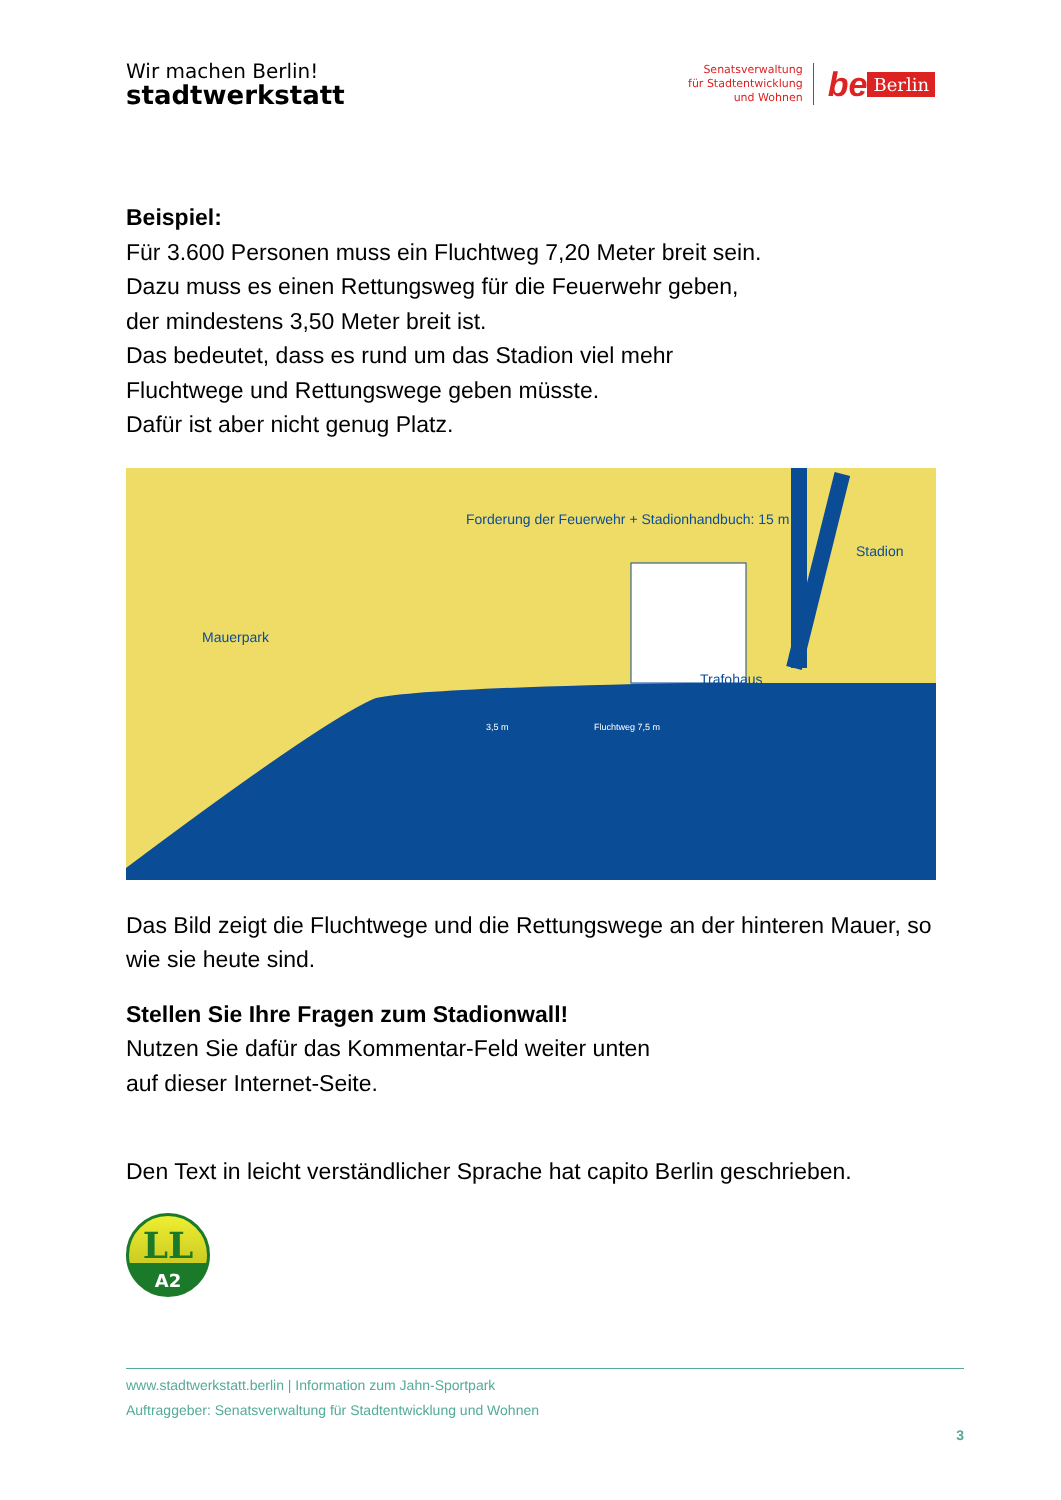Wir machen Berlin!
stadtwerkstatt
Senatsverwaltung
für Stadtentwicklung
und Wohnen
be Berlin
Beispiel:
Für 3.600 Personen muss ein Fluchtweg 7,20 Meter breit sein.
Dazu muss es einen Rettungsweg für die Feuerwehr geben,
der mindestens 3,50 Meter breit ist.
Das bedeutet, dass es rund um das Stadion viel mehr
Fluchtwege und Rettungswege geben müsste.
Dafür ist aber nicht genug Platz.
Forderung der Feuerwehr + Stadionhandbuch: 15 m
Stadion
Mauerpark
Trafohaus
3,5 m Fluchtweg 7,5 m
Das Bild zeigt die Fluchtwege und die Rettungswege an der hinteren Mauer, so wie sie heute sind.
Stellen Sie Ihre Fragen zum Stadionwall!
Nutzen Sie dafür das Kommentar-Feld weiter unten
auf dieser Internet-Seite.
Den Text in leicht verständlicher Sprache hat capito Berlin geschrieben.
LL
A2
www.stadtwerkstatt.berlin | Information zum Jahn-Sportpark
Auftraggeber: Senatsverwaltung für Stadtentwicklung und Wohnen
3